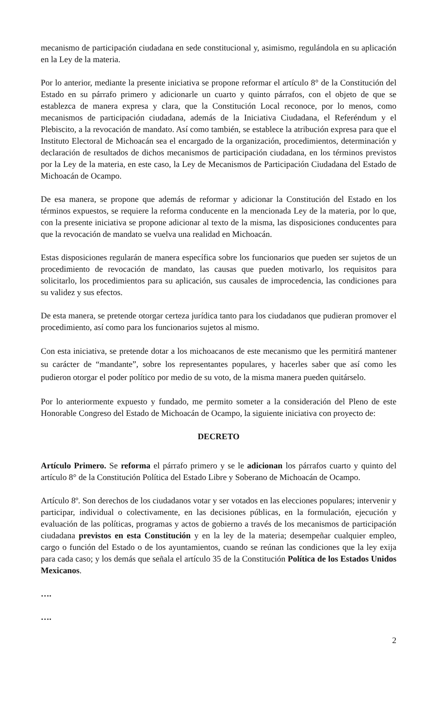mecanismo de participación ciudadana en sede constitucional y, asimismo, regulándola en su aplicación en la Ley de la materia.
Por lo anterior, mediante la presente iniciativa se propone reformar el artículo 8° de la Constitución del Estado en su párrafo primero y adicionarle un cuarto y quinto párrafos, con el objeto de que se establezca de manera expresa y clara, que la Constitución Local reconoce, por lo menos, como mecanismos de participación ciudadana, además de la Iniciativa Ciudadana, el Referéndum y el Plebiscito, a la revocación de mandato. Así como también, se establece la atribución expresa para que el Instituto Electoral de Michoacán sea el encargado de la organización, procedimientos, determinación y declaración de resultados de dichos mecanismos de participación ciudadana, en los términos previstos por la Ley de la materia, en este caso, la Ley de Mecanismos de Participación Ciudadana del Estado de Michoacán de Ocampo.
De esa manera, se propone que además de reformar y adicionar la Constitución del Estado en los términos expuestos, se requiere la reforma conducente en la mencionada Ley de la materia, por lo que, con la presente iniciativa se propone adicionar al texto de la misma, las disposiciones conducentes para que la revocación de mandato se vuelva una realidad en Michoacán.
Estas disposiciones regularán de manera específica sobre los funcionarios que pueden ser sujetos de un procedimiento de revocación de mandato, las causas que pueden motivarlo, los requisitos para solicitarlo, los procedimientos para su aplicación, sus causales de improcedencia, las condiciones para su validez y sus efectos.
De esta manera, se pretende otorgar certeza jurídica tanto para los ciudadanos que pudieran promover el procedimiento, así como para los funcionarios sujetos al mismo.
Con esta iniciativa, se pretende dotar a los michoacanos de este mecanismo que les permitirá mantener su carácter de “mandante”, sobre los representantes populares, y hacerles saber que así como les pudieron otorgar el poder político por medio de su voto, de la misma manera pueden quitárselo.
Por lo anteriormente expuesto y fundado, me permito someter a la consideración del Pleno de este Honorable Congreso del Estado de Michoacán de Ocampo, la siguiente iniciativa con proyecto de:
DECRETO
Artículo Primero. Se reforma el párrafo primero y se le adicionan los párrafos cuarto y quinto del artículo 8° de la Constitución Política del Estado Libre y Soberano de Michoacán de Ocampo.
Artículo 8º. Son derechos de los ciudadanos votar y ser votados en las elecciones populares; intervenir y participar, individual o colectivamente, en las decisiones públicas, en la formulación, ejecución y evaluación de las políticas, programas y actos de gobierno a través de los mecanismos de participación ciudadana previstos en esta Constitución y en la ley de la materia; desempeñar cualquier empleo, cargo o función del Estado o de los ayuntamientos, cuando se reúnan las condiciones que la ley exija para cada caso; y los demás que señala el artículo 35 de la Constitución Política de los Estados Unidos Mexicanos.
….
….
2